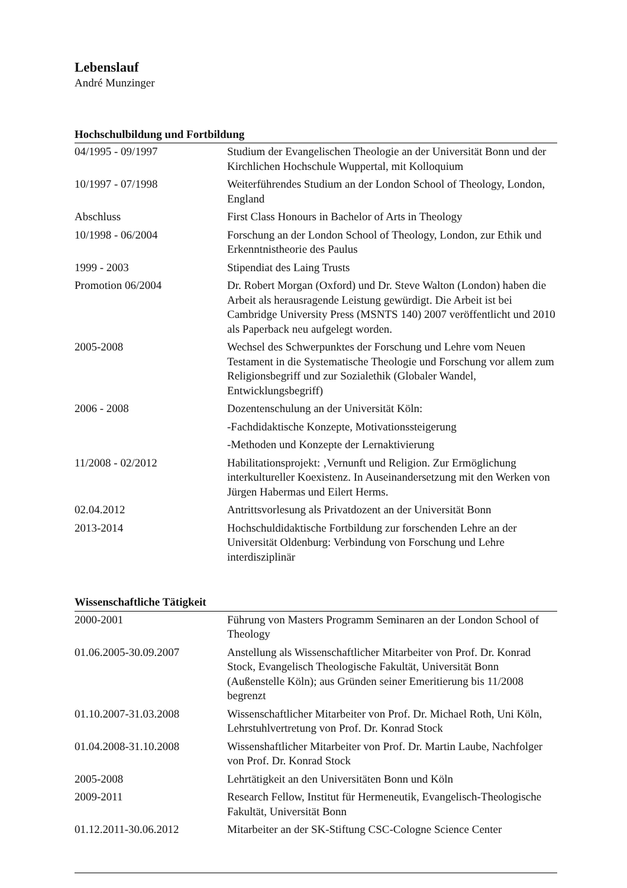Lebenslauf
André Munzinger
Hochschulbildung und Fortbildung
| 04/1995 - 09/1997 | Studium der Evangelischen Theologie an der Universität Bonn und der Kirchlichen Hochschule Wuppertal, mit Kolloquium |
| 10/1997 - 07/1998 | Weiterführendes Studium an der London School of Theology, London, England |
| Abschluss | First Class Honours in Bachelor of Arts in Theology |
| 10/1998 - 06/2004 | Forschung an der London School of Theology, London, zur Ethik und Erkenntnistheorie des Paulus |
| 1999 - 2003 | Stipendiat des Laing Trusts |
| Promotion 06/2004 | Dr. Robert Morgan (Oxford) und Dr. Steve Walton (London) haben die Arbeit als herausragende Leistung gewürdigt. Die Arbeit ist bei Cambridge University Press (MSNTS 140) 2007 veröffentlicht und 2010 als Paperback neu aufgelegt worden. |
| 2005-2008 | Wechsel des Schwerpunktes der Forschung und Lehre vom Neuen Testament in die Systematische Theologie und Forschung vor allem zum Religionsbegriff und zur Sozialethik (Globaler Wandel, Entwicklungsbegriff) |
| 2006 - 2008 | Dozentenschulung an der Universität Köln: |
| | -Fachdidaktische Konzepte, Motivationssteigerung |
| | -Methoden und Konzepte der Lernaktivierung |
| 11/2008 - 02/2012 | Habilitationsprojekt: ‚Vernunft und Religion. Zur Ermöglichung interkultureller Koexistenz. In Auseinandersetzung mit den Werken von Jürgen Habermas und Eilert Herms. |
| 02.04.2012 | Antrittsvorlesung als Privatdozent an der Universität Bonn |
| 2013-2014 | Hochschuldidaktische Fortbildung zur forschenden Lehre an der Universität Oldenburg: Verbindung von Forschung und Lehre interdisziplinär |
Wissenschaftliche Tätigkeit
| 2000-2001 | Führung von Masters Programm Seminaren an der London School of Theology |
| 01.06.2005-30.09.2007 | Anstellung als Wissenschaftlicher Mitarbeiter von Prof. Dr. Konrad Stock, Evangelisch Theologische Fakultät, Universität Bonn (Außenstelle Köln); aus Gründen seiner Emeritierung bis 11/2008 begrenzt |
| 01.10.2007-31.03.2008 | Wissenschaftlicher Mitarbeiter von Prof. Dr. Michael Roth, Uni Köln, Lehrstuhlvertretung von Prof. Dr. Konrad Stock |
| 01.04.2008-31.10.2008 | Wissenshaftlicher Mitarbeiter von Prof. Dr. Martin Laube, Nachfolger von Prof. Dr. Konrad Stock |
| 2005-2008 | Lehrtätigkeit an den Universitäten Bonn und Köln |
| 2009-2011 | Research Fellow, Institut für Hermeneutik, Evangelisch-Theologische Fakultät, Universität Bonn |
| 01.12.2011-30.06.2012 | Mitarbeiter an der SK-Stiftung CSC-Cologne Science Center |